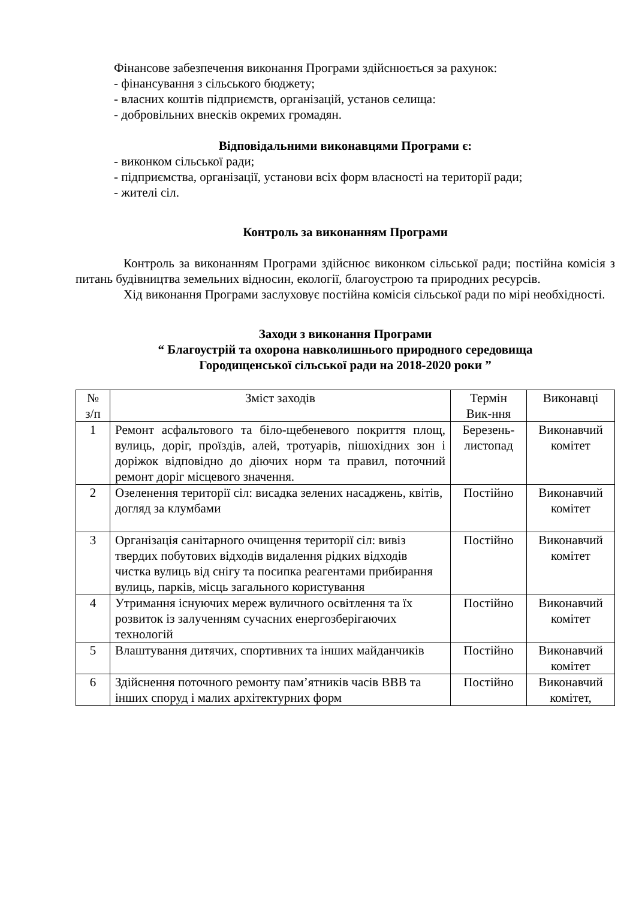Фінансове забезпечення виконання Програми здійснюється за рахунок:
- фінансування з сільського бюджету;
- власних коштів підприємств, організацій, установ селища:
- добровільних внесків окремих громадян.
Відповідальними виконавцями Програми є:
- виконком сільської ради;
- підприємства, організації, установи всіх форм власності на території ради;
- жителі сіл.
Контроль за виконанням Програми
Контроль за виконанням Програми здійснює виконком сільської ради; постійна комісія з питань будівництва земельних відносин, екології, благоустрою та природних ресурсів.
Хід виконання Програми заслуховує постійна комісія сільської ради по мірі необхідності.
Заходи з виконання Програми
“ Благоустрій та охорона навколишнього природного середовища
Городищенської сільської ради на 2018-2020 роки ”
| № з/п | Зміст заходів | Термін Вик-ння | Виконавці |
| 1 | Ремонт асфальтового та біло-щебеневого покриття площ, вулиць, доріг, проїздів, алей, тротуарів, пішохідних зон і доріжок відповідно до діючих норм та правил, поточний ремонт доріг місцевого значення. | Березень-листопад | Виконавчий комітет |
| 2 | Озеленення території сіл: висадка зелених насаджень, квітів, догляд за клумбами | Постійно | Виконавчий комітет |
| 3 | Організація санітарного очищення території сіл: вивіз твердих побутових відходів видалення рідких відходів чистка вулиць від снігу та посипка реагентами прибирання вулиць, парків, місць загального користування | Постійно | Виконавчий комітет |
| 4 | Утримання існуючих мереж вуличного освітлення та їх розвиток із залученням сучасних енергозберігаючих технологій | Постійно | Виконавчий комітет |
| 5 | Влаштування дитячих, спортивних та інших майданчиків | Постійно | Виконавчий комітет |
| 6 | Здійснення поточного ремонту пам’ятників часів ВВВ та інших споруд і малих архітектурних форм | Постійно | Виконавчий комітет, |